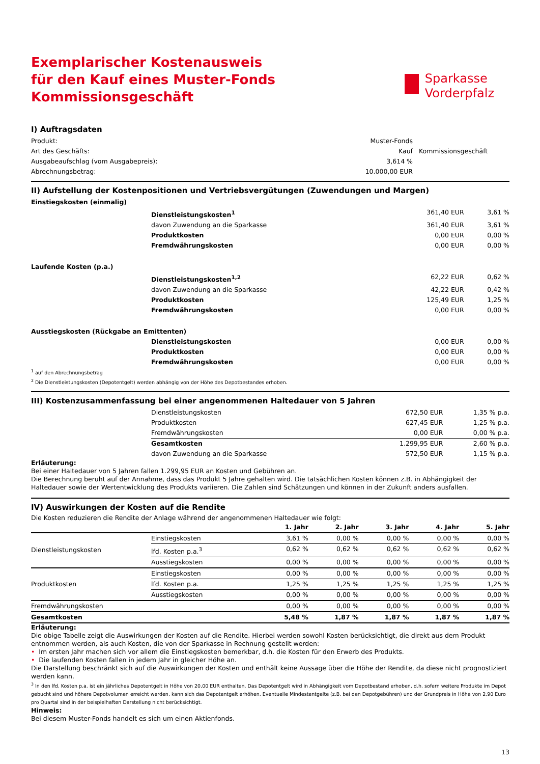Exemplarischer Kostenausweis
für den Kauf eines Muster-Fonds
Kommissionsgeschäft
Sparkasse
Vorderpfalz
I) Auftragsdaten
| Produkt: | Muster-Fonds | |
| Art des Geschäfts: | Kauf | Kommissionsgeschäft |
| Ausgabeaufschlag (vom Ausgabepreis): | 3,614 % | |
| Abrechnungsbetrag: | 10.000,00 EUR | |
II) Aufstellung der Kostenpositionen und Vertriebsvergütungen (Zuwendungen und Margen)
| Einstiegskosten (einmalig) | | | |
| | Dienstleistungskosten<sup>1</sup> | 361,40 EUR | 3,61 % |
| | davon Zuwendung an die Sparkasse | 361,40 EUR | 3,61 % |
| | Produktkosten | 0,00 EUR | 0,00 % |
| | Fremdwährungskosten | 0,00 EUR | 0,00 % |
| Laufende Kosten (p.a.) | | | |
| | Dienstleistungskosten<sup>1,2</sup> | 62,22 EUR | 0,62 % |
| | davon Zuwendung an die Sparkasse | 42,22 EUR | 0,42 % |
| | Produktkosten | 125,49 EUR | 1,25 % |
| | Fremdwährungskosten | 0,00 EUR | 0,00 % |
| Ausstiegskosten (Rückgabe an Emittenten) | | | |
| | Dienstleistungskosten | 0,00 EUR | 0,00 % |
| | Produktkosten | 0,00 EUR | 0,00 % |
| | Fremdwährungskosten | 0,00 EUR | 0,00 % |
<sup>1</sup> auf den Abrechnungsbetrag
<sup>2</sup> Die Dienstleistungskosten (Depotentgelt) werden abhängig von der Höhe des Depotbestandes erhoben.
III) Kostenzusammenfassung bei einer angenommenen Haltedauer von 5 Jahren
| | Dienstleistungskosten | 672,50 EUR | 1,35 % p.a. |
| | Produktkosten | 627,45 EUR | 1,25 % p.a. |
| | Fremdwährungskosten | 0,00 EUR | 0,00 % p.a. |
| | Gesamtkosten | 1.299,95 EUR | 2,60 % p.a. |
| | davon Zuwendung an die Sparkasse | 572,50 EUR | 1,15 % p.a. |
Erläuterung:
Bei einer Haltedauer von 5 Jahren fallen 1.299,95 EUR an Kosten und Gebühren an.
Die Berechnung beruht auf der Annahme, dass das Produkt 5 Jahre gehalten wird. Die tatsächlichen Kosten können z.B. in Abhängigkeit der Haltedauer sowie der Wertentwicklung des Produkts variieren. Die Zahlen sind Schätzungen und können in der Zukunft anders ausfallen.
IV) Auswirkungen der Kosten auf die Rendite
Die Kosten reduzieren die Rendite der Anlage während der angenommenen Haltedauer wie folgt:
| | | 1. Jahr | 2. Jahr | 3. Jahr | 4. Jahr | 5. Jahr |
| --- | --- | --- | --- | --- | --- | --- |
| Dienstleistungskosten | Einstiegskosten | 3,61 % | 0,00 % | 0,00 % | 0,00 % | 0,00 % |
| | lfd. Kosten p.a.<sup>3</sup> | 0,62 % | 0,62 % | 0,62 % | 0,62 % | 0,62 % |
| | Ausstiegskosten | 0,00 % | 0,00 % | 0,00 % | 0,00 % | 0,00 % |
| Produktkosten | Einstiegskosten | 0,00 % | 0,00 % | 0,00 % | 0,00 % | 0,00 % |
| | lfd. Kosten p.a. | 1,25 % | 1,25 % | 1,25 % | 1,25 % | 1,25 % |
| | Ausstiegskosten | 0,00 % | 0,00 % | 0,00 % | 0,00 % | 0,00 % |
| Fremdwährungskosten | | 0,00 % | 0,00 % | 0,00 % | 0,00 % | 0,00 % |
| Gesamtkosten | | 5,48 % | 1,87 % | 1,87 % | 1,87 % | 1,87 % |
Erläuterung:
Die obige Tabelle zeigt die Auswirkungen der Kosten auf die Rendite. Hierbei werden sowohl Kosten berücksichtigt, die direkt aus dem Produkt entnommen werden, als auch Kosten, die von der Sparkasse in Rechnung gestellt werden:
• Im ersten Jahr machen sich vor allem die Einstiegskosten bemerkbar, d.h. die Kosten für den Erwerb des Produkts.
• Die laufenden Kosten fallen in jedem Jahr in gleicher Höhe an.
Die Darstellung beschränkt sich auf die Auswirkungen der Kosten und enthält keine Aussage über die Höhe der Rendite, da diese nicht prognostiziert werden kann.
<sup>3</sup> In den lfd. Kosten p.a. ist ein jährliches Depotentgelt in Höhe von 20,00 EUR enthalten. Das Depotentgelt wird in Abhängigkeit vom Depotbestand erhoben, d.h. sofern weitere Produkte im Depot gebucht sind und höhere Depotvolumen erreicht werden, kann sich das Depotentgelt erhöhen. Eventuelle Mindestentgelte (z.B. bei den Depotgebühren) und der Grundpreis in Höhe von 2,90 Euro pro Quartal sind in der beispielhaften Darstellung nicht berücksichtigt.
Hinweis:
Bei diesem Muster-Fonds handelt es sich um einen Aktienfonds.
13